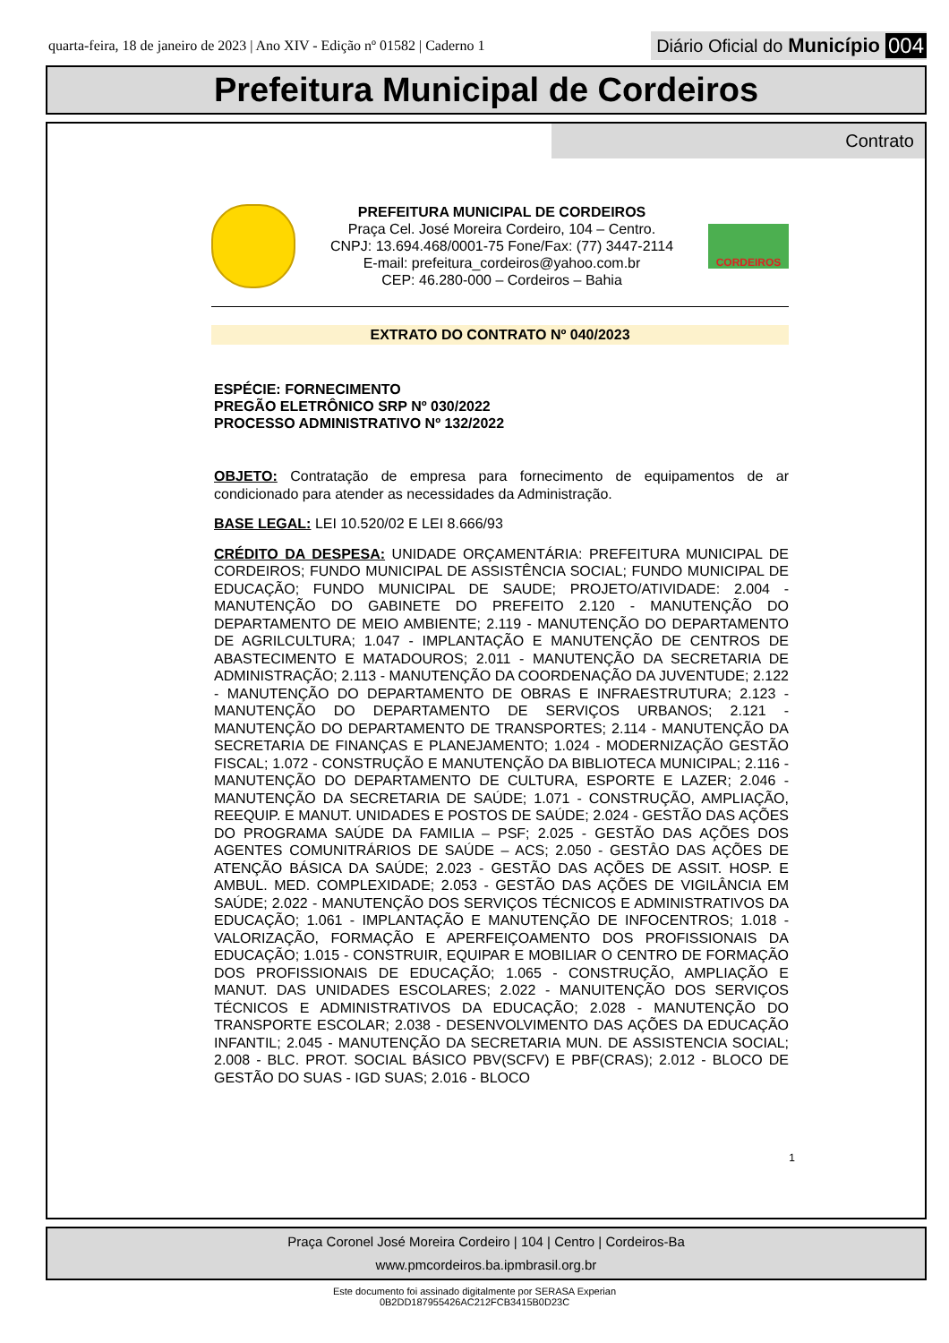quarta-feira, 18 de janeiro de 2023 | Ano XIV - Edição nº 01582 | Caderno 1
Diário Oficial do Município 004
Prefeitura Municipal de Cordeiros
Contrato
PREFEITURA MUNICIPAL DE CORDEIROS
Praça Cel. José Moreira Cordeiro, 104 – Centro.
CNPJ: 13.694.468/0001-75 Fone/Fax: (77) 3447-2114
E-mail: prefeitura_cordeiros@yahoo.com.br
CEP: 46.280-000 – Cordeiros – Bahia
CORDEIROS
EXTRATO DO CONTRATO Nº 040/2023
ESPÉCIE: FORNECIMENTO
PREGÃO ELETRÔNICO SRP Nº 030/2022
PROCESSO ADMINISTRATIVO Nº 132/2022
OBJETO: Contratação de empresa para fornecimento de equipamentos de ar condicionado para atender as necessidades da Administração.
BASE LEGAL: LEI 10.520/02 E LEI 8.666/93
CRÉDITO DA DESPESA: UNIDADE ORÇAMENTÁRIA: PREFEITURA MUNICIPAL DE CORDEIROS; FUNDO MUNICIPAL DE ASSISTÊNCIA SOCIAL; FUNDO MUNICIPAL DE EDUCAÇÃO; FUNDO MUNICIPAL DE SAUDE; PROJETO/ATIVIDADE: 2.004 - MANUTENÇÃO DO GABINETE DO PREFEITO 2.120 - MANUTENÇÃO DO DEPARTAMENTO DE MEIO AMBIENTE; 2.119 - MANUTENÇÃO DO DEPARTAMENTO DE AGRILCULTURA; 1.047 - IMPLANTAÇÃO E MANUTENÇÃO DE CENTROS DE ABASTECIMENTO E MATADOUROS; 2.011 - MANUTENÇÃO DA SECRETARIA DE ADMINISTRAÇÃO; 2.113 - MANUTENÇÃO DA COORDENAÇÃO DA JUVENTUDE; 2.122 - MANUTENÇÃO DO DEPARTAMENTO DE OBRAS E INFRAESTRUTURA; 2.123 - MANUTENÇÃO DO DEPARTAMENTO DE SERVIÇOS URBANOS; 2.121 - MANUTENÇÃO DO DEPARTAMENTO DE TRANSPORTES; 2.114 - MANUTENÇÃO DA SECRETARIA DE FINANÇAS E PLANEJAMENTO; 1.024 - MODERNIZAÇÃO GESTÃO FISCAL; 1.072 - CONSTRUÇÃO E MANUTENÇÃO DA BIBLIOTECA MUNICIPAL; 2.116 - MANUTENÇÃO DO DEPARTAMENTO DE CULTURA, ESPORTE E LAZER; 2.046 - MANUTENÇÃO DA SECRETARIA DE SAÚDE; 1.071 - CONSTRUÇÃO, AMPLIAÇÃO, REEQUIP. E MANUT. UNIDADES E POSTOS DE SAÚDE; 2.024 - GESTÃO DAS AÇÕES DO PROGRAMA SAÚDE DA FAMILIA – PSF; 2.025 - GESTÃO DAS AÇÕES DOS AGENTES COMUNITRÁRIOS DE SAÚDE – ACS; 2.050 - GESTÂO DAS AÇÕES DE ATENÇÃO BÁSICA DA SAÚDE; 2.023 - GESTÃO DAS AÇÕES DE ASSIT. HOSP. E AMBUL. MED. COMPLEXIDADE; 2.053 - GESTÃO DAS AÇÕES DE VIGILÂNCIA EM SAÚDE; 2.022 - MANUTENÇÃO DOS SERVIÇOS TÉCNICOS E ADMINISTRATIVOS DA EDUCAÇÃO; 1.061 - IMPLANTAÇÃO E MANUTENÇÃO DE INFOCENTROS; 1.018 - VALORIZAÇÃO, FORMAÇÃO E APERFEIÇOAMENTO DOS PROFISSIONAIS DA EDUCAÇÃO; 1.015 - CONSTRUIR, EQUIPAR E MOBILIAR O CENTRO DE FORMAÇÃO DOS PROFISSIONAIS DE EDUCAÇÃO; 1.065 - CONSTRUÇÃO, AMPLIAÇÃO E MANUT. DAS UNIDADES ESCOLARES; 2.022 - MANUITENÇÃO DOS SERVIÇOS TÉCNICOS E ADMINISTRATIVOS DA EDUCAÇÃO; 2.028 - MANUTENÇÃO DO TRANSPORTE ESCOLAR; 2.038 - DESENVOLVIMENTO DAS AÇÕES DA EDUCAÇÃO INFANTIL; 2.045 - MANUTENÇÃO DA SECRETARIA MUN. DE ASSISTENCIA SOCIAL; 2.008 - BLC. PROT. SOCIAL BÁSICO PBV(SCFV) E PBF(CRAS); 2.012 - BLOCO DE GESTÃO DO SUAS - IGD SUAS; 2.016 - BLOCO
1
Praça Coronel José Moreira Cordeiro | 104 | Centro | Cordeiros-Ba
www.pmcordeiros.ba.ipmbrasil.org.br
Este documento foi assinado digitalmente por SERASA Experian
0B2DD187955426AC212FCB3415B0D23C